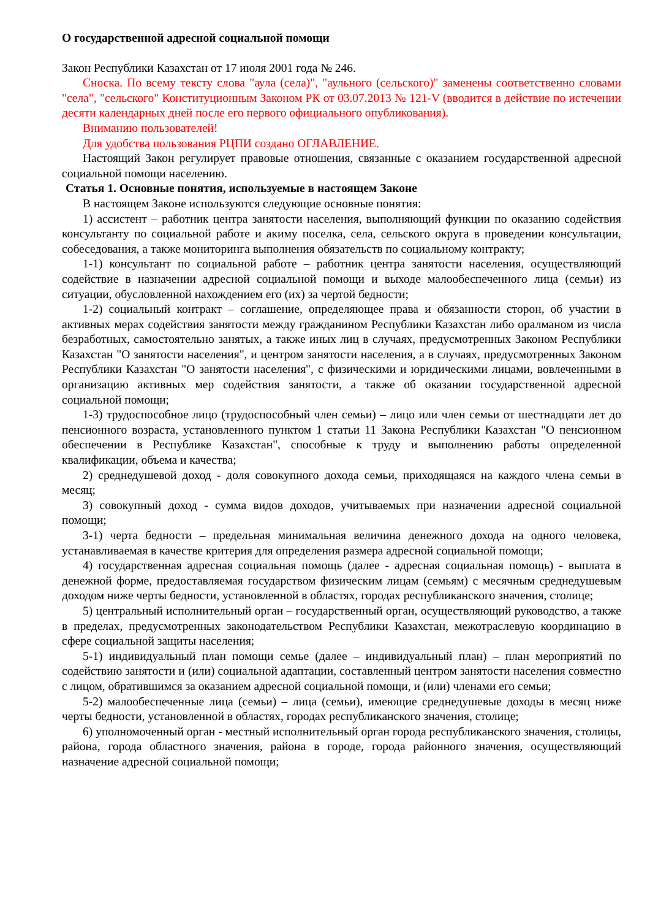О государственной адресной социальной помощи
Закон Республики Казахстан от 17 июля 2001 года № 246.
Сноска. По всему тексту слова "аула (села)", "аульного (сельского)" заменены соответственно словами "села", "сельского" Конституционным Законом РК от 03.07.2013 № 121-V (вводится в действие по истечении десяти календарных дней после его первого официального опубликования).
Вниманию пользователей!
Для удобства пользования РЦПИ создано ОГЛАВЛЕНИЕ.
Настоящий Закон регулирует правовые отношения, связанные с оказанием государственной адресной социальной помощи населению.
Статья 1. Основные понятия, используемые в настоящем Законе
В настоящем Законе используются следующие основные понятия:
1) ассистент – работник центра занятости населения, выполняющий функции по оказанию содействия консультанту по социальной работе и акиму поселка, села, сельского округа в проведении консультации, собеседования, а также мониторинга выполнения обязательств по социальному контракту;
1-1) консультант по социальной работе – работник центра занятости населения, осуществляющий содействие в назначении адресной социальной помощи и выходе малообеспеченного лица (семьи) из ситуации, обусловленной нахождением его (их) за чертой бедности;
1-2) социальный контракт – соглашение, определяющее права и обязанности сторон, об участии в активных мерах содействия занятости между гражданином Республики Казахстан либо оралманом из числа безработных, самостоятельно занятых, а также иных лиц в случаях, предусмотренных Законом Республики Казахстан "О занятости населения", и центром занятости населения, а в случаях, предусмотренных Законом Республики Казахстан "О занятости населения", с физическими и юридическими лицами, вовлеченными в организацию активных мер содействия занятости, а также об оказании государственной адресной социальной помощи;
1-3) трудоспособное лицо (трудоспособный член семьи) – лицо или член семьи от шестнадцати лет до пенсионного возраста, установленного пунктом 1 статьи 11 Закона Республики Казахстан "О пенсионном обеспечении в Республике Казахстан", способные к труду и выполнению работы определенной квалификации, объема и качества;
2) среднедушевой доход - доля совокупного дохода семьи, приходящаяся на каждого члена семьи в месяц;
3) совокупный доход - сумма видов доходов, учитываемых при назначении адресной социальной помощи;
3-1) черта бедности – предельная минимальная величина денежного дохода на одного человека, устанавливаемая в качестве критерия для определения размера адресной социальной помощи;
4) государственная адресная социальная помощь (далее - адресная социальная помощь) - выплата в денежной форме, предоставляемая государством физическим лицам (семьям) с месячным среднедушевым доходом ниже черты бедности, установленной в областях, городах республиканского значения, столице;
5) центральный исполнительный орган – государственный орган, осуществляющий руководство, а также в пределах, предусмотренных законодательством Республики Казахстан, межотраслевую координацию в сфере социальной защиты населения;
5-1) индивидуальный план помощи семье (далее – индивидуальный план) – план мероприятий по содействию занятости и (или) социальной адаптации, составленный центром занятости населения совместно с лицом, обратившимся за оказанием адресной социальной помощи, и (или) членами его семьи;
5-2) малообеспеченные лица (семьи) – лица (семьи), имеющие среднедушевые доходы в месяц ниже черты бедности, установленной в областях, городах республиканского значения, столице;
6) уполномоченный орган - местный исполнительный орган города республиканского значения, столицы, района, города областного значения, района в городе, города районного значения, осуществляющий назначение адресной социальной помощи;